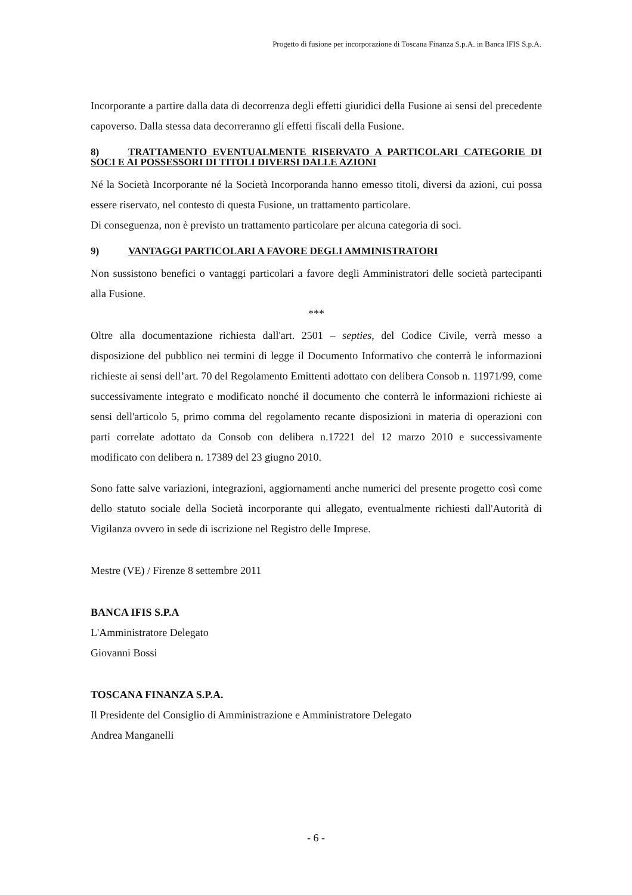Progetto di fusione per incorporazione di Toscana Finanza S.p.A. in Banca IFIS S.p.A.
Incorporante a partire dalla data di decorrenza degli effetti giuridici della Fusione ai sensi del precedente capoverso. Dalla stessa data decorreranno gli effetti fiscali della Fusione.
8) TRATTAMENTO EVENTUALMENTE RISERVATO A PARTICOLARI CATEGORIE DI SOCI E AI POSSESSORI DI TITOLI DIVERSI DALLE AZIONI
Né la Società Incorporante né la Società Incorporanda hanno emesso titoli, diversi da azioni, cui possa essere riservato, nel contesto di questa Fusione, un trattamento particolare.
Di conseguenza, non è previsto un trattamento particolare per alcuna categoria di soci.
9) VANTAGGI PARTICOLARI A FAVORE DEGLI AMMINISTRATORI
Non sussistono benefici o vantaggi particolari a favore degli Amministratori delle società partecipanti alla Fusione.
***
Oltre alla documentazione richiesta dall'art. 2501 – septies, del Codice Civile, verrà messo a disposizione del pubblico nei termini di legge il Documento Informativo che conterrà le informazioni richieste ai sensi dell’art. 70 del Regolamento Emittenti adottato con delibera Consob n. 11971/99, come successivamente integrato e modificato nonché il documento che conterrà le informazioni richieste ai sensi dell'articolo 5, primo comma del regolamento recante disposizioni in materia di operazioni con parti correlate adottato da Consob con delibera n.17221 del 12 marzo 2010 e successivamente modificato con delibera n. 17389 del 23 giugno 2010.
Sono fatte salve variazioni, integrazioni, aggiornamenti anche numerici del presente progetto così come dello statuto sociale della Società incorporante qui allegato, eventualmente richiesti dall'Autorità di Vigilanza ovvero in sede di iscrizione nel Registro delle Imprese.
Mestre (VE) / Firenze 8 settembre 2011
BANCA IFIS S.P.A
L'Amministratore Delegato
Giovanni Bossi
TOSCANA FINANZA S.P.A.
Il Presidente del Consiglio di Amministrazione e Amministratore Delegato
Andrea Manganelli
- 6 -